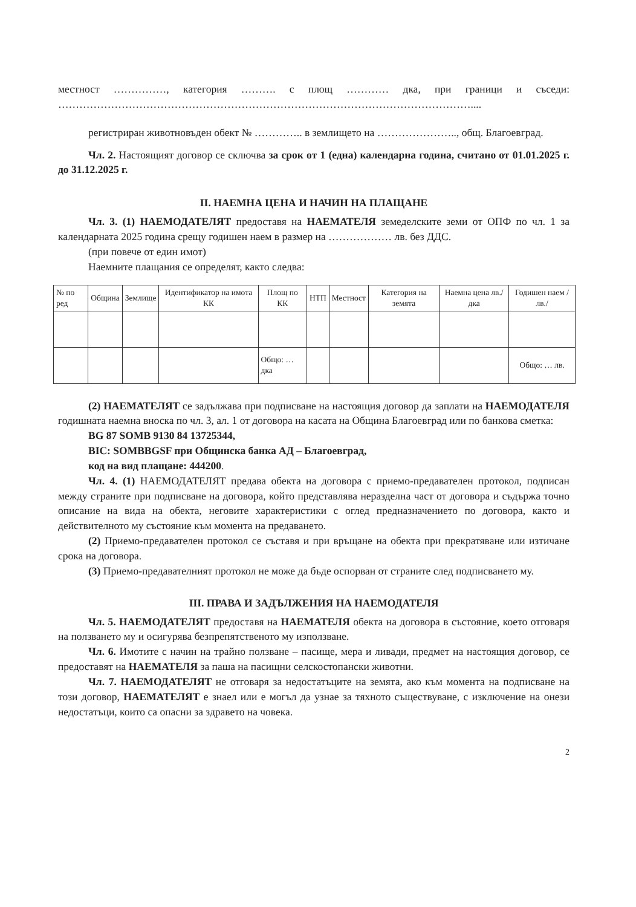местност ……………, категория ………. с площ ………… дка, при граници и съседи: ………………………………………………………………………………………………………....
регистриран животновъден обект № ………….. в землището на ………………….., общ. Благоевград.
Чл. 2. Настоящият договор се сключва за срок от 1 (една) календарна година, считано от 01.01.2025 г. до 31.12.2025 г.
II. НАЕМНА ЦЕНА И НАЧИН НА ПЛАЩАНЕ
Чл. 3. (1) НАЕМОДАТЕЛЯТ предоставя на НАЕМАТЕЛЯ земеделските земи от ОПФ по чл. 1 за календарната 2025 година срещу годишен наем в размер на ……………… лв. без ДДС.
(при повече от един имот)
Наемните плащания се определят, както следва:
| № по ред | Община | Землище | Идентификатор на имота КК | Площ по КК | НТП | Местност | Категория на земята | Наемна цена лв./дка | Годишен наем /лв./ |
| --- | --- | --- | --- | --- | --- | --- | --- | --- | --- |
| | | | | Общо: … дка | | | | | Общо: … лв. |
(2) НАЕМАТЕЛЯТ се задължава при подписване на настоящия договор да заплати на НАЕМОДАТЕЛЯ годишната наемна вноска по чл. 3, ал. 1 от договора на касата на Община Благоевград или по банкова сметка:
BG 87 SOMB 9130 84 13725344,
BIC: SOMBBGSF при Общинска банка АД – Благоевград,
код на вид плащане: 444200.
Чл. 4. (1) НАЕМОДАТЕЛЯТ предава обекта на договора с приемо-предавателен протокол, подписан между страните при подписване на договора, който представлява неразделна част от договора и съдържа точно описание на вида на обекта, неговите характеристики с оглед предназначението по договора, както и действителното му състояние към момента на предаването.
(2) Приемо-предавателен протокол се съставя и при връщане на обекта при прекратяване или изтичане срока на договора.
(3) Приемо-предавателният протокол не може да бъде оспорван от страните след подписването му.
III. ПРАВА И ЗАДЪЛЖЕНИЯ НА НАЕМОДАТЕЛЯ
Чл. 5. НАЕМОДАТЕЛЯТ предоставя на НАЕМАТЕЛЯ обекта на договора в състояние, което отговаря на ползването му и осигурява безпрепятственото му използване.
Чл. 6. Имотите с начин на трайно ползване – пасище, мера и ливади, предмет на настоящия договор, се предоставят на НАЕМАТЕЛЯ за паша на пасищни селскостопански животни.
Чл. 7. НАЕМОДАТЕЛЯТ не отговаря за недостатъците на земята, ако към момента на подписване на този договор, НАЕМАТЕЛЯТ е знаел или е могъл да узнае за тяхното съществуване, с изключение на онези недостатъци, които са опасни за здравето на човека.
2